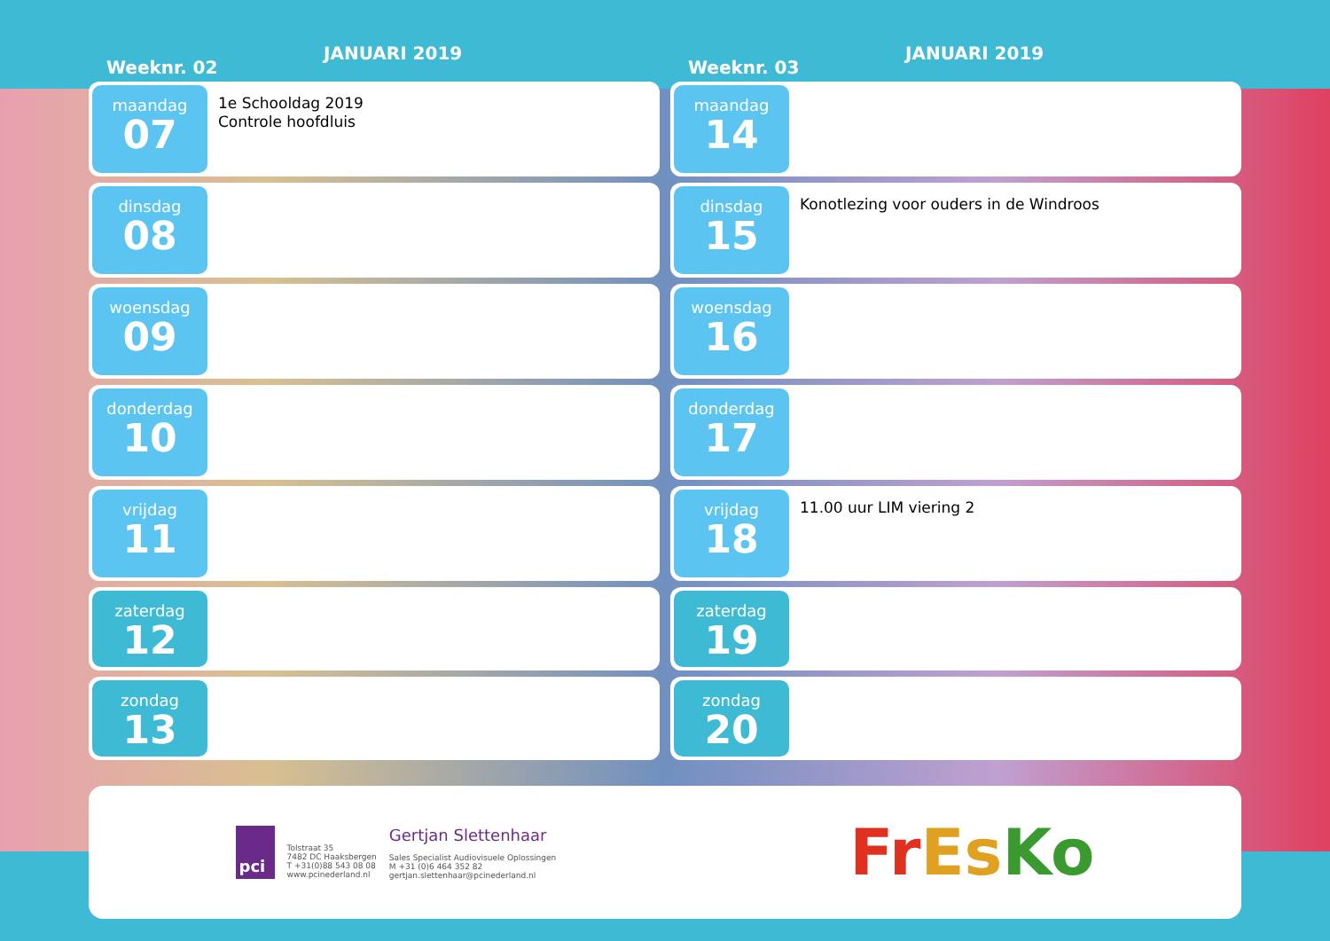Weeknr. 02
JANUARI 2019
maandag
07
1e Schooldag 2019
Controle hoofdluis
dinsdag
08
woensdag
09
donderdag
10
vrijdag
11
zaterdag
12
zondag
13
Weeknr. 03
JANUARI 2019
maandag
14
dinsdag
15
Konotlezing voor ouders in de Windroos
woensdag
16
donderdag
17
vrijdag
18
11.00 uur LIM viering 2
zaterdag
19
zondag
20
pci
Tolstraat 35
7482 DC Haaksbergen
T +31(0)88 543 08 08
www.pcinederland.nl
Gertjan Slettenhaar
Sales Specialist Audiovisuele Oplossingen
M +31 (0)6 464 352 82
gertjan.slettenhaar@pcinederland.nl
FrEs Ko